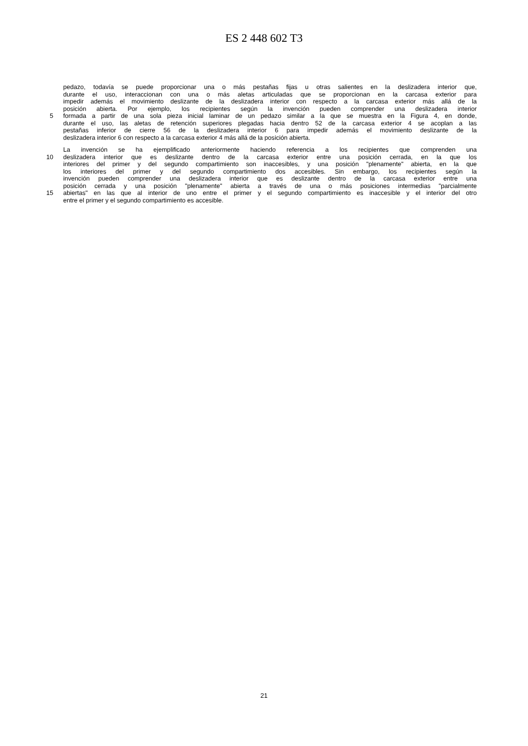ES 2 448 602 T3
pedazo, todavía se puede proporcionar una o más pestañas fijas u otras salientes en la deslizadera interior que,
durante el uso, interaccionan con una o más aletas articuladas que se proporcionan en la carcasa exterior para
impedir además el movimiento deslizante de la deslizadera interior con respecto a la carcasa exterior más allá de la
posición abierta. Por ejemplo, los recipientes según la invención pueden comprender una deslizadera interior
5 formada a partir de una sola pieza inicial laminar de un pedazo similar a la que se muestra en la Figura 4, en donde,
durante el uso, las aletas de retención superiores plegadas hacia dentro 52 de la carcasa exterior 4 se acoplan a las
pestañas inferior de cierre 56 de la deslizadera interior 6 para impedir además el movimiento deslizante de la
deslizadera interior 6 con respecto a la carcasa exterior 4 más allá de la posición abierta.
La invención se ha ejemplificado anteriormente haciendo referencia a los recipientes que comprenden una
10 deslizadera interior que es deslizante dentro de la carcasa exterior entre una posición cerrada, en la que los
interiores del primer y del segundo compartimiento son inaccesibles, y una posición "plenamente" abierta, en la que
los interiores del primer y del segundo compartimiento dos accesibles. Sin embargo, los recipientes según la
invención pueden comprender una deslizadera interior que es deslizante dentro de la carcasa exterior entre una
posición cerrada y una posición "plenamente" abierta a través de una o más posiciones intermedias "parcialmente
15 abiertas" en las que al interior de uno entre el primer y el segundo compartimiento es inaccesible y el interior del otro
entre el primer y el segundo compartimiento es accesible.
21